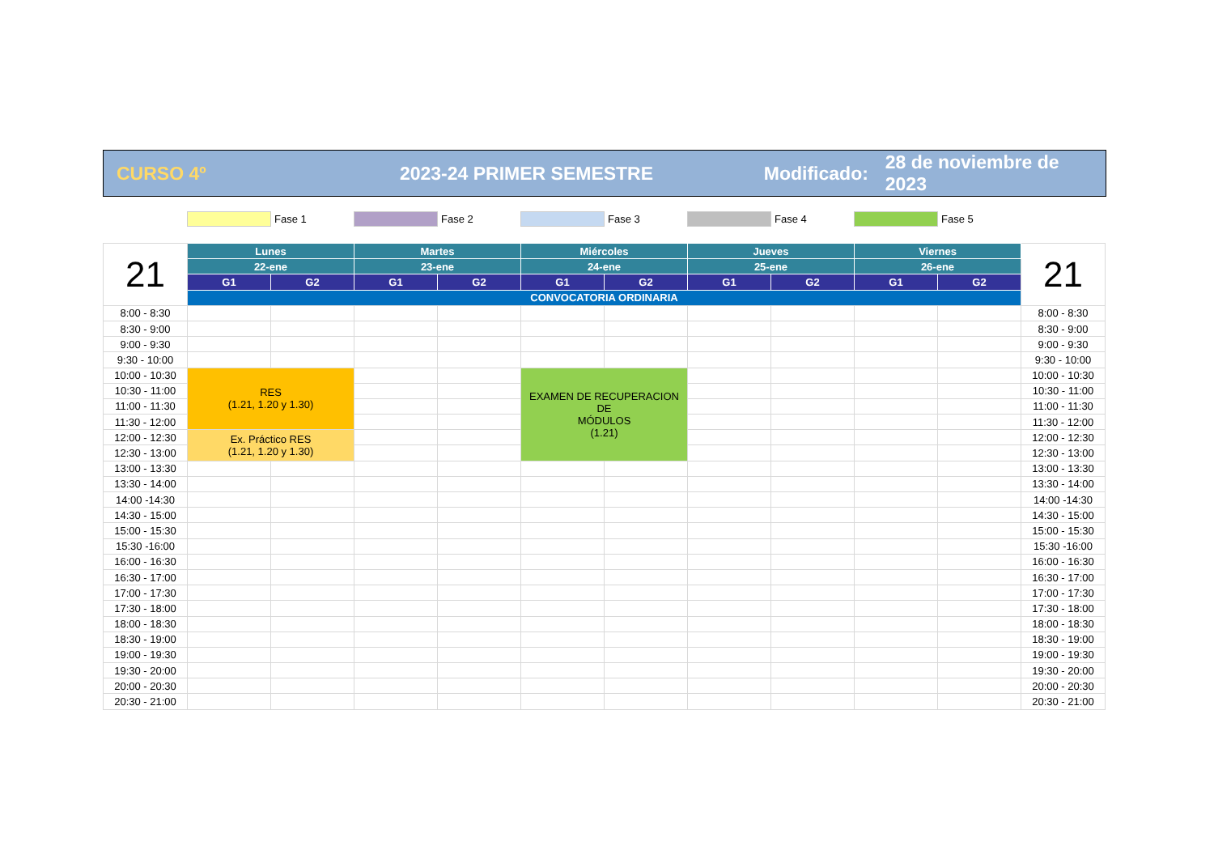CURSO 4º 2023-24 PRIMER SEMESTRE
Modificado:
28 de noviembre de 2023
Fase 1 Fase 2 Fase 3 Fase 4 Fase 5
| 21 | Lunes | | Martes | | Miércoles | | Jueves | | Viernes | | 21 |
| | 22-ene | | 23-ene | | 24-ene | | 25-ene | | 26-ene | | |
| | G1 | G2 | G1 | G2 | G1 | G2 | G1 | G2 | G1 | G2 | |
| | CONVOCATORIA ORDINARIA | | | | | | | | | | |
| 8:00 - 8:30 | | | | | | | | | | | 8:00 - 8:30 |
| 8:30 - 9:00 | | | | | | | | | | | 8:30 - 9:00 |
| 9:00 - 9:30 | | | | | | | | | | | 9:00 - 9:30 |
| 9:30 - 10:00 | | | | | | | | | | | 9:30 - 10:00 |
| 10:00 - 10:30 | RES (1.21, 1.20 y 1.30) | | | | EXAMEN DE RECUPERACION DE MÓDULOS (1.21) | | | | | | 10:00 - 10:30 |
| 10:30 - 11:00 | | | | | | | | | | | 10:30 - 11:00 |
| 11:00 - 11:30 | | | | | | | | | | | 11:00 - 11:30 |
| 11:30 - 12:00 | | | | | | | | | | | 11:30 - 12:00 |
| 12:00 - 12:30 | Ex. Práctico RES (1.21, 1.20 y 1.30) | | | | | | | | | | 12:00 - 12:30 |
| 12:30 - 13:00 | | | | | | | | | | | 12:30 - 13:00 |
| 13:00 - 13:30 | | | | | | | | | | | 13:00 - 13:30 |
| 13:30 - 14:00 | | | | | | | | | | | 13:30 - 14:00 |
| 14:00 -14:30 | | | | | | | | | | | 14:00 -14:30 |
| 14:30 - 15:00 | | | | | | | | | | | 14:30 - 15:00 |
| 15:00 - 15:30 | | | | | | | | | | | 15:00 - 15:30 |
| 15:30 -16:00 | | | | | | | | | | | 15:30 -16:00 |
| 16:00 - 16:30 | | | | | | | | | | | 16:00 - 16:30 |
| 16:30 - 17:00 | | | | | | | | | | | 16:30 - 17:00 |
| 17:00 - 17:30 | | | | | | | | | | | 17:00 - 17:30 |
| 17:30 - 18:00 | | | | | | | | | | | 17:30 - 18:00 |
| 18:00 - 18:30 | | | | | | | | | | | 18:00 - 18:30 |
| 18:30 - 19:00 | | | | | | | | | | | 18:30 - 19:00 |
| 19:00 - 19:30 | | | | | | | | | | | 19:00 - 19:30 |
| 19:30 - 20:00 | | | | | | | | | | | 19:30 - 20:00 |
| 20:00 - 20:30 | | | | | | | | | | | 20:00 - 20:30 |
| 20:30 - 21:00 | | | | | | | | | | | 20:30 - 21:00 |